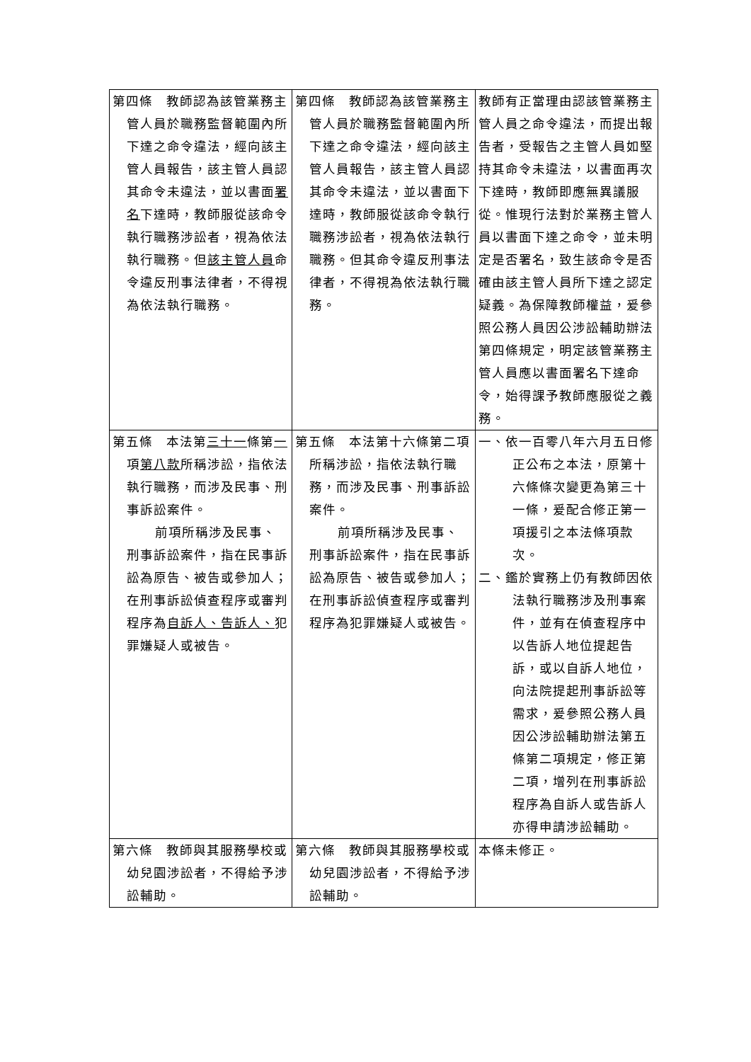| 第四條 教師認為該管業務主管人員於職務監督範圍內所下達之命令違法，經向該主管人員報告，該主管人員認其命令未違法，並以書面 署名 下達時，教師服從該命令執行職務涉訟者，視為依法執行職務。但 該主管人員 命令違反刑事法律者，不得視為依法執行職務。 | 第四條 教師認為該管業務主管人員於職務監督範圍內所下達之命令違法，經向該主管人員報告，該主管人員認其命令未違法，並以書面下達時，教師服從該命令執行職務涉訟者，視為依法執行職務。但其命令違反刑事法律者，不得視為依法執行職務。 | 教師有正當理由認該管業務主管人員之命令違法，而提出報告者，受報告之主管人員如堅持其命令未違法，以書面再次下達時，教師即應無異議服從。惟現行法對於業務主管人員以書面下達之命令，並未明定是否署名，致生該命令是否確由該主管人員所下達之認定疑義。為保障教師權益，爰參照公務人員因公涉訟輔助辦法第四條規定，明定該管業務主管人員應以書面署名下達命令，始得課予教師應服從之義務。 |
| 第五條 本法第 三十一 條第 一 項 第八款 所稱涉訟，指依法執行職務，而涉及民事、刑事訴訟案件。 前項所稱涉及民事、刑事訴訟案件，指在民事訴訟為原告、被告或參加人；在刑事訴訟偵查程序或審判程序為 自訴人、告訴人、 犯罪嫌疑人或被告。 | 第五條 本法第十六條第二項所稱涉訟，指依法執行職務，而涉及民事、刑事訴訟案件。 前項所稱涉及民事、刑事訴訟案件，指在民事訴訟為原告、被告或參加人；在刑事訴訟偵查程序或審判程序為犯罪嫌疑人或被告。 | 一、依一百零八年六月五日修正公布之本法，原第十六條條次變更為第三十一條，爰配合修正第一項援引之本法條項款次。 二、鑑於實務上仍有教師因依法執行職務涉及刑事案件，並有在偵查程序中以告訴人地位提起告訴，或以自訴人地位，向法院提起刑事訴訟等需求，爰參照公務人員因公涉訟輔助辦法第五條第二項規定，修正第二項，增列在刑事訴訟程序為自訴人或告訴人亦得申請涉訟輔助。 |
| 第六條 教師與其服務學校或幼兒園涉訟者，不得給予涉訟輔助。 | 第六條 教師與其服務學校或幼兒園涉訟者，不得給予涉訟輔助。 | 本條未修正。 |